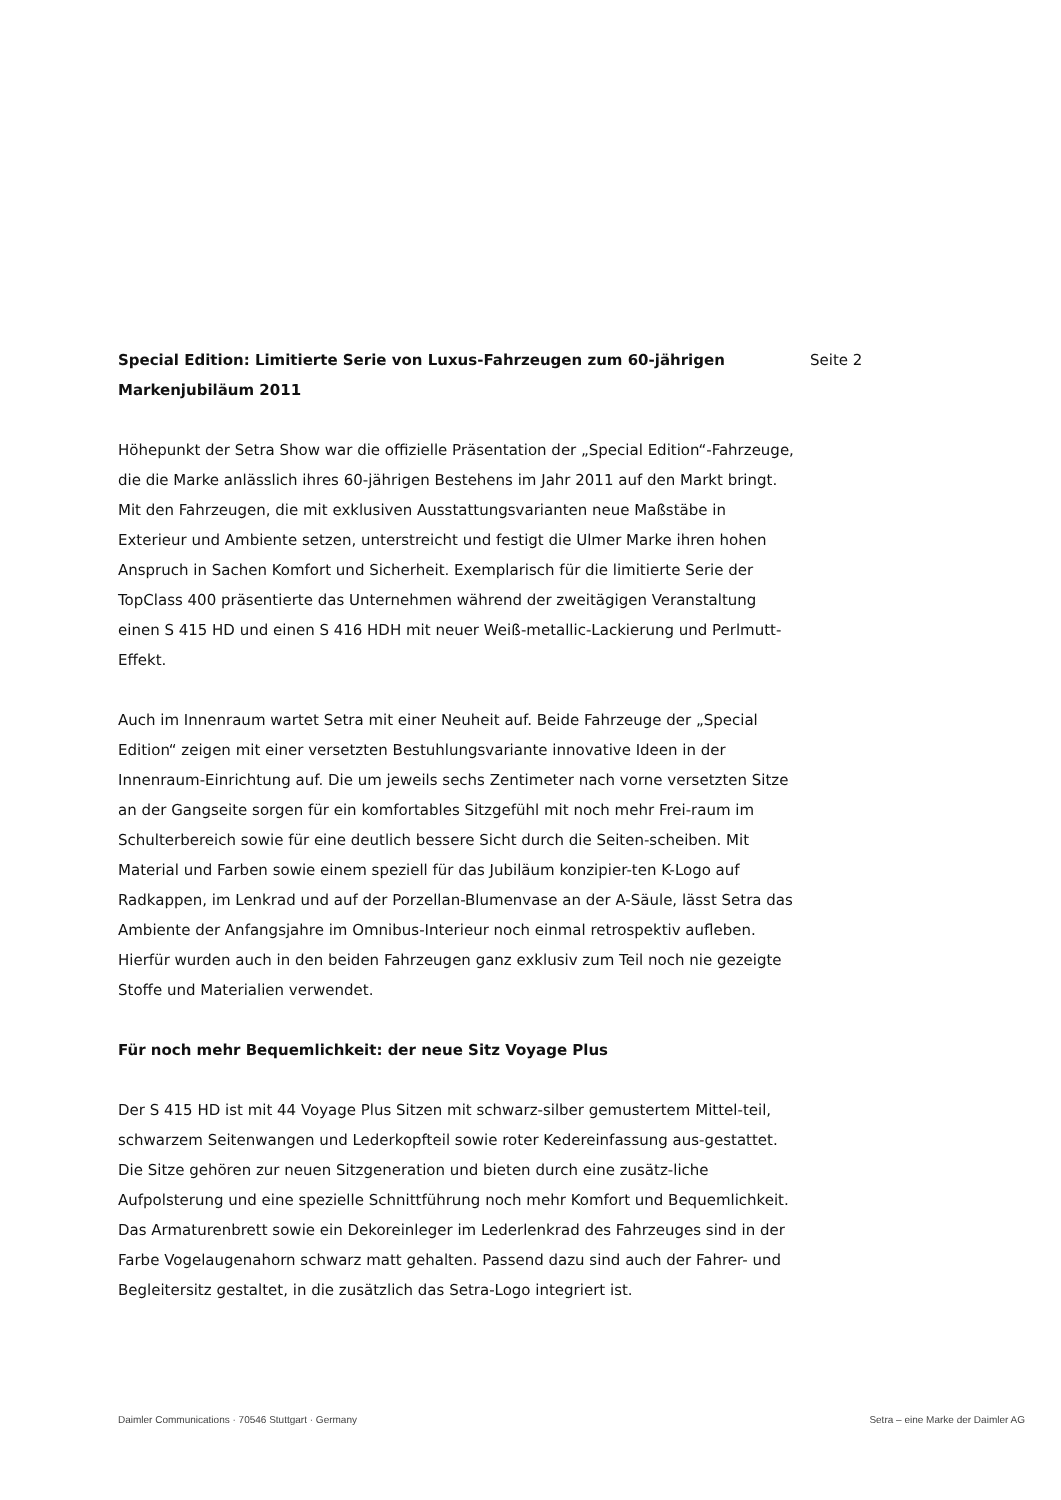Special Edition: Limitierte Serie von Luxus-Fahrzeugen zum 60-jährigen Markenjubiläum 2011
Höhepunkt der Setra Show war die offizielle Präsentation der „Special Edition“-Fahrzeuge, die die Marke anlässlich ihres 60-jährigen Bestehens im Jahr 2011 auf den Markt bringt. Mit den Fahrzeugen, die mit exklusiven Ausstattungsvarianten neue Maßstäbe in Exterieur und Ambiente setzen, unterstreicht und festigt die Ulmer Marke ihren hohen Anspruch in Sachen Komfort und Sicherheit. Exemplarisch für die limitierte Serie der TopClass 400 präsentierte das Unternehmen während der zweitägigen Veranstaltung einen S 415 HD und einen S 416 HDH mit neuer Weiß-metallic-Lackierung und Perlmutt-Effekt.
Auch im Innenraum wartet Setra mit einer Neuheit auf. Beide Fahrzeuge der „Special Edition“ zeigen mit einer versetzten Bestuhlungsvariante innovative Ideen in der Innenraum-Einrichtung auf. Die um jeweils sechs Zentimeter nach vorne versetzten Sitze an der Gangseite sorgen für ein komfortables Sitzgefühl mit noch mehr Frei-raum im Schulterbereich sowie für eine deutlich bessere Sicht durch die Seiten-scheiben. Mit Material und Farben sowie einem speziell für das Jubiläum konzipier-ten K-Logo auf Radkappen, im Lenkrad und auf der Porzellan-Blumenvase an der A-Säule, lässt Setra das Ambiente der Anfangsjahre im Omnibus-Interieur noch einmal retrospektiv aufleben. Hierfür wurden auch in den beiden Fahrzeugen ganz exklusiv zum Teil noch nie gezeigte Stoffe und Materialien verwendet.
Für noch mehr Bequemlichkeit: der neue Sitz Voyage Plus
Der S 415 HD ist mit 44 Voyage Plus Sitzen mit schwarz-silber gemustertem Mittel-teil, schwarzem Seitenwangen und Lederkopfteil sowie roter Kedereinfassung aus-gestattet. Die Sitze gehören zur neuen Sitzgeneration und bieten durch eine zusätz-liche Aufpolsterung und eine spezielle Schnittführung noch mehr Komfort und Bequemlichkeit. Das Armaturenbrett sowie ein Dekoreinleger im Lederlenkrad des Fahrzeuges sind in der Farbe Vogelaugenahorn schwarz matt gehalten. Passend dazu sind auch der Fahrer- und Begleitersitz gestaltet, in die zusätzlich das Setra-Logo integriert ist.
Seite 2
Daimler Communications · 70546 Stuttgart · Germany Setra – eine Marke der Daimler AG